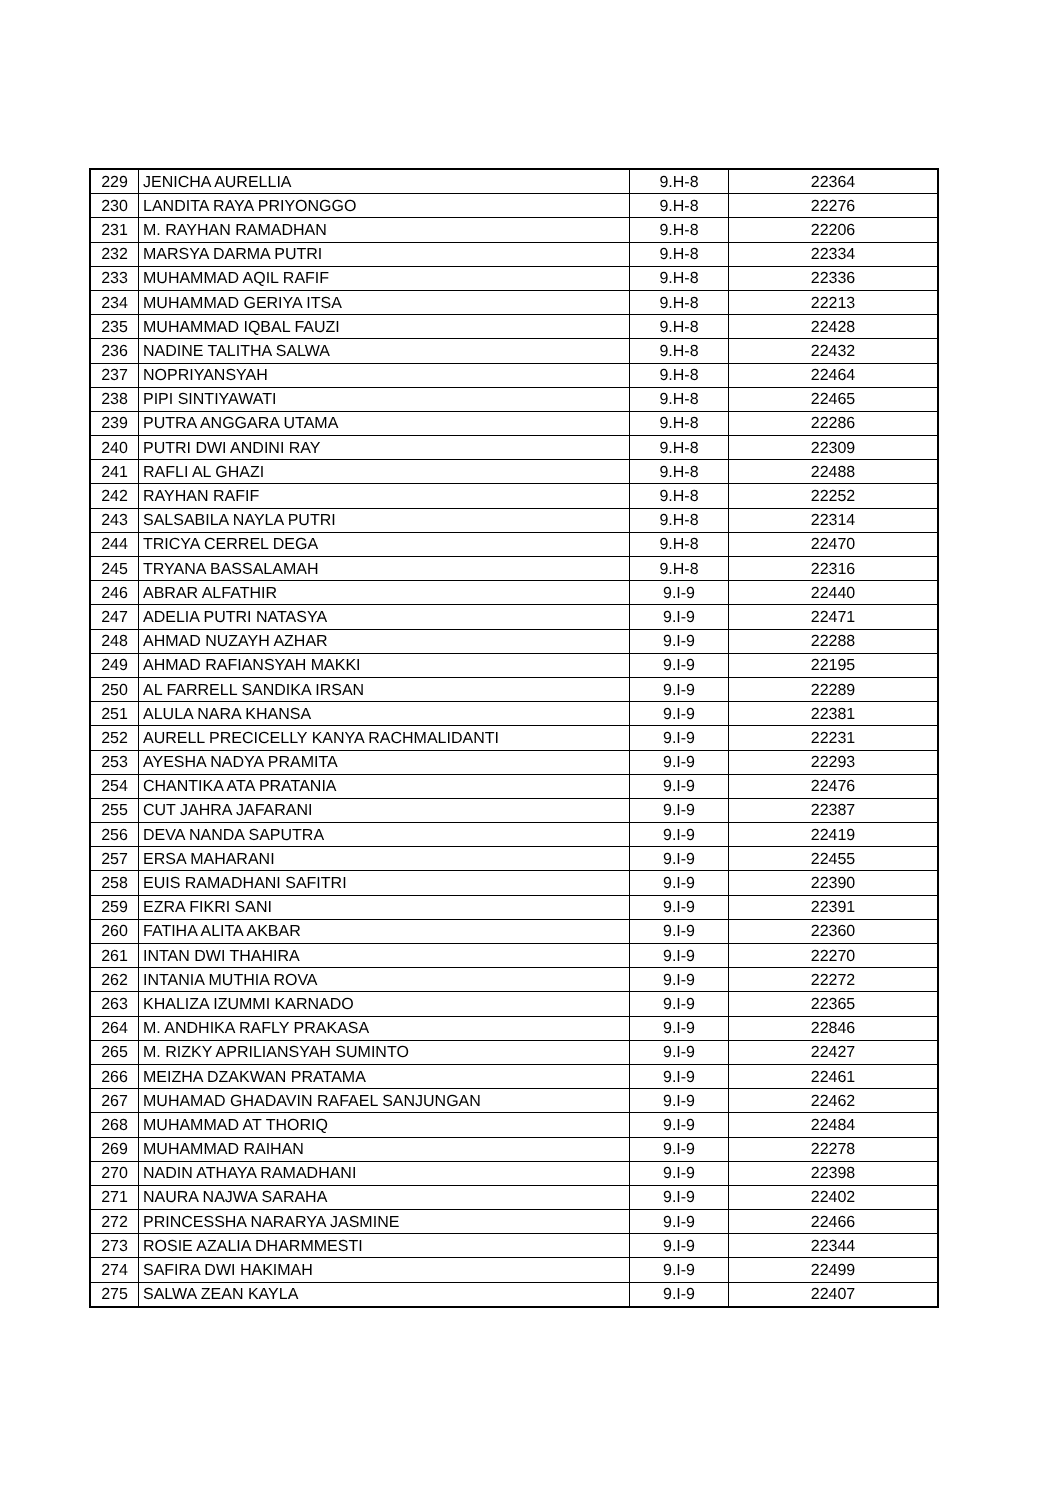| 229 | JENICHA AURELLIA | 9.H-8 | 22364 |
| 230 | LANDITA RAYA PRIYONGGO | 9.H-8 | 22276 |
| 231 | M. RAYHAN RAMADHAN | 9.H-8 | 22206 |
| 232 | MARSYA DARMA PUTRI | 9.H-8 | 22334 |
| 233 | MUHAMMAD AQIL RAFIF | 9.H-8 | 22336 |
| 234 | MUHAMMAD GERIYA ITSA | 9.H-8 | 22213 |
| 235 | MUHAMMAD IQBAL FAUZI | 9.H-8 | 22428 |
| 236 | NADINE TALITHA SALWA | 9.H-8 | 22432 |
| 237 | NOPRIYANSYAH | 9.H-8 | 22464 |
| 238 | PIPI SINTIYAWATI | 9.H-8 | 22465 |
| 239 | PUTRA ANGGARA UTAMA | 9.H-8 | 22286 |
| 240 | PUTRI DWI ANDINI RAY | 9.H-8 | 22309 |
| 241 | RAFLI AL GHAZI | 9.H-8 | 22488 |
| 242 | RAYHAN RAFIF | 9.H-8 | 22252 |
| 243 | SALSABILA NAYLA PUTRI | 9.H-8 | 22314 |
| 244 | TRICYA CERREL DEGA | 9.H-8 | 22470 |
| 245 | TRYANA BASSALAMAH | 9.H-8 | 22316 |
| 246 | ABRAR ALFATHIR | 9.I-9 | 22440 |
| 247 | ADELIA PUTRI NATASYA | 9.I-9 | 22471 |
| 248 | AHMAD NUZAYH AZHAR | 9.I-9 | 22288 |
| 249 | AHMAD RAFIANSYAH MAKKI | 9.I-9 | 22195 |
| 250 | AL FARRELL SANDIKA IRSAN | 9.I-9 | 22289 |
| 251 | ALULA NARA KHANSA | 9.I-9 | 22381 |
| 252 | AURELL PRECICELLY KANYA RACHMALIDANTI | 9.I-9 | 22231 |
| 253 | AYESHA NADYA PRAMITA | 9.I-9 | 22293 |
| 254 | CHANTIKA ATA PRATANIA | 9.I-9 | 22476 |
| 255 | CUT JAHRA JAFARANI | 9.I-9 | 22387 |
| 256 | DEVA NANDA SAPUTRA | 9.I-9 | 22419 |
| 257 | ERSA MAHARANI | 9.I-9 | 22455 |
| 258 | EUIS RAMADHANI SAFITRI | 9.I-9 | 22390 |
| 259 | EZRA FIKRI SANI | 9.I-9 | 22391 |
| 260 | FATIHA ALITA AKBAR | 9.I-9 | 22360 |
| 261 | INTAN DWI THAHIRA | 9.I-9 | 22270 |
| 262 | INTANIA MUTHIA ROVA | 9.I-9 | 22272 |
| 263 | KHALIZA IZUMMI KARNADO | 9.I-9 | 22365 |
| 264 | M. ANDHIKA RAFLY PRAKASA | 9.I-9 | 22846 |
| 265 | M. RIZKY APRILIANSYAH SUMINTO | 9.I-9 | 22427 |
| 266 | MEIZHA DZAKWAN PRATAMA | 9.I-9 | 22461 |
| 267 | MUHAMAD GHADAVIN RAFAEL SANJUNGAN | 9.I-9 | 22462 |
| 268 | MUHAMMAD AT THORIQ | 9.I-9 | 22484 |
| 269 | MUHAMMAD RAIHAN | 9.I-9 | 22278 |
| 270 | NADIN ATHAYA RAMADHANI | 9.I-9 | 22398 |
| 271 | NAURA NAJWA SARAHA | 9.I-9 | 22402 |
| 272 | PRINCESSHA NARARYA JASMINE | 9.I-9 | 22466 |
| 273 | ROSIE AZALIA DHARMMESTI | 9.I-9 | 22344 |
| 274 | SAFIRA DWI HAKIMAH | 9.I-9 | 22499 |
| 275 | SALWA ZEAN KAYLA | 9.I-9 | 22407 |